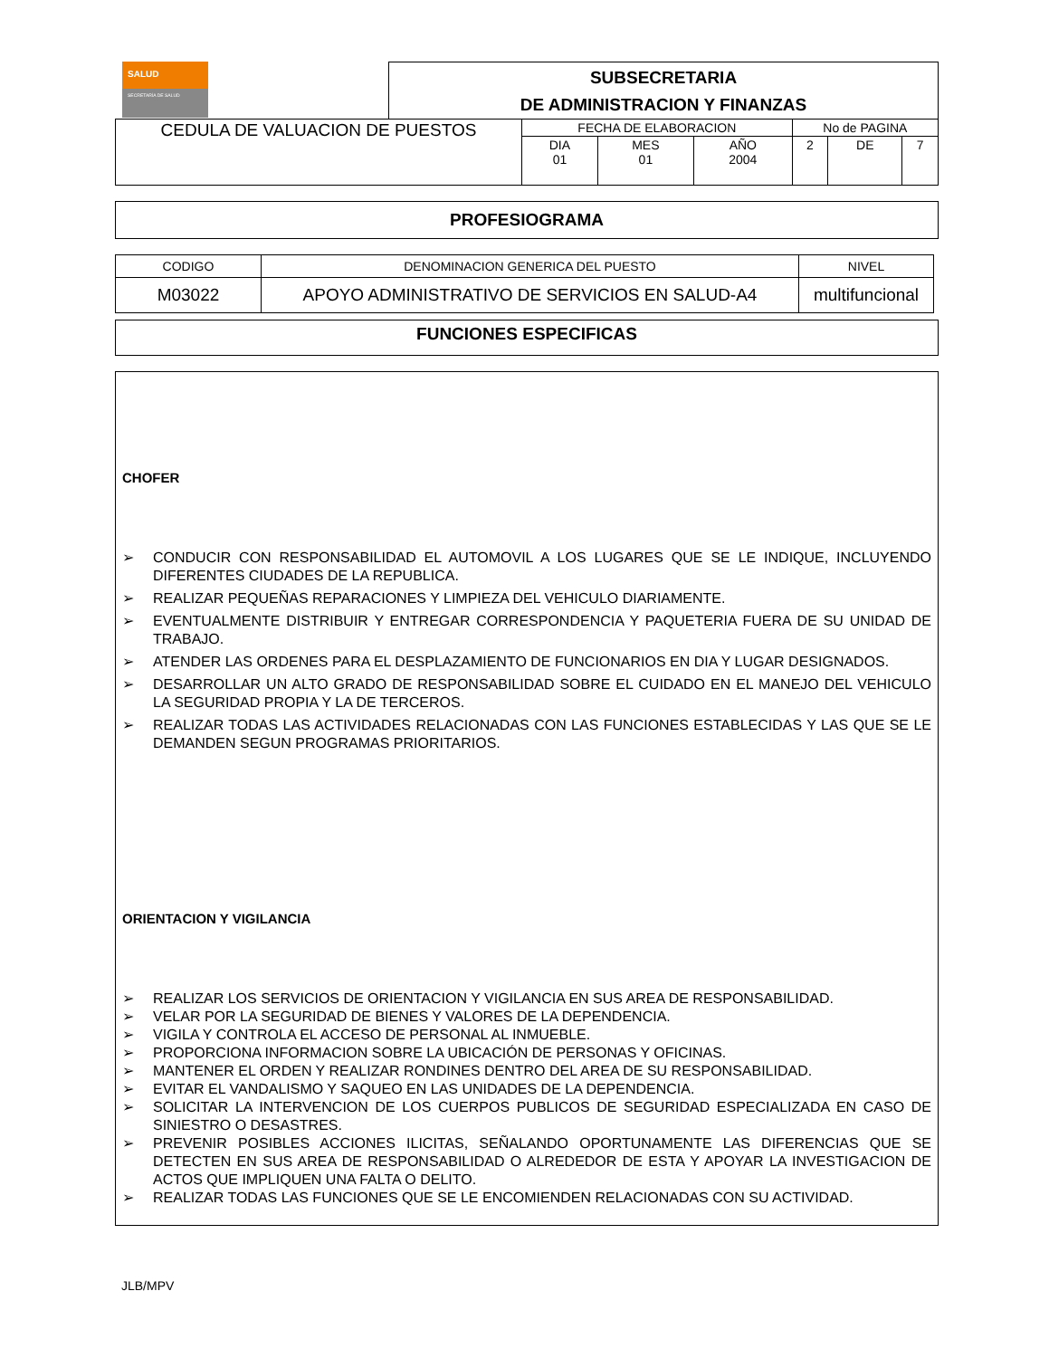SALUD
SECRETARÍA DE SALUD
SUBSECRETARIA
DE ADMINISTRACION Y FINANZAS
| CEDULA DE VALUACION DE PUESTOS | FECHA DE ELABORACION | | | No de PAGINA | | |
| | DIA 01 | MES 01 | AÑO 2004 | 2 | DE | 7 |
PROFESIOGRAMA
| CODIGO | DENOMINACION GENERICA DEL PUESTO | NIVEL |
| --- | --- | --- |
| M03022 | APOYO ADMINISTRATIVO DE SERVICIOS EN SALUD-A4 | multifuncional |
FUNCIONES ESPECIFICAS
CHOFER
➢ CONDUCIR CON RESPONSABILIDAD EL AUTOMOVIL A LOS LUGARES QUE SE LE INDIQUE, INCLUYENDO DIFERENTES CIUDADES DE LA REPUBLICA.
➢ REALIZAR PEQUEÑAS REPARACIONES Y LIMPIEZA DEL VEHICULO DIARIAMENTE.
➢ EVENTUALMENTE DISTRIBUIR Y ENTREGAR CORRESPONDENCIA Y PAQUETERIA FUERA DE SU UNIDAD DE TRABAJO.
➢ ATENDER LAS ORDENES PARA EL DESPLAZAMIENTO DE FUNCIONARIOS EN DIA Y LUGAR DESIGNADOS.
➢ DESARROLLAR UN ALTO GRADO DE RESPONSABILIDAD SOBRE EL CUIDADO EN EL MANEJO DEL VEHICULO LA SEGURIDAD PROPIA Y LA DE TERCEROS.
➢ REALIZAR TODAS LAS ACTIVIDADES RELACIONADAS CON LAS FUNCIONES ESTABLECIDAS Y LAS QUE SE LE DEMANDEN SEGUN PROGRAMAS PRIORITARIOS.
ORIENTACION Y VIGILANCIA
➢ REALIZAR LOS SERVICIOS DE ORIENTACION Y VIGILANCIA EN SUS AREA DE RESPONSABILIDAD.
➢ VELAR POR LA SEGURIDAD DE BIENES Y VALORES DE LA DEPENDENCIA.
➢ VIGILA Y CONTROLA EL ACCESO DE PERSONAL AL INMUEBLE.
➢ PROPORCIONA INFORMACION SOBRE LA UBICACIÓN DE PERSONAS Y OFICINAS.
➢ MANTENER EL ORDEN Y REALIZAR RONDINES DENTRO DEL AREA DE SU RESPONSABILIDAD.
➢ EVITAR EL VANDALISMO Y SAQUEO EN LAS UNIDADES DE LA DEPENDENCIA.
➢ SOLICITAR LA INTERVENCION DE LOS CUERPOS PUBLICOS DE SEGURIDAD ESPECIALIZADA EN CASO DE SINIESTRO O DESASTRES.
➢ PREVENIR POSIBLES ACCIONES ILICITAS, SEÑALANDO OPORTUNAMENTE LAS DIFERENCIAS QUE SE DETECTEN EN SUS AREA DE RESPONSABILIDAD O ALREDEDOR DE ESTA Y APOYAR LA INVESTIGACION DE ACTOS QUE IMPLIQUEN UNA FALTA O DELITO.
➢ REALIZAR TODAS LAS FUNCIONES QUE SE LE ENCOMIENDEN RELACIONADAS CON SU ACTIVIDAD.
JLB/MPV